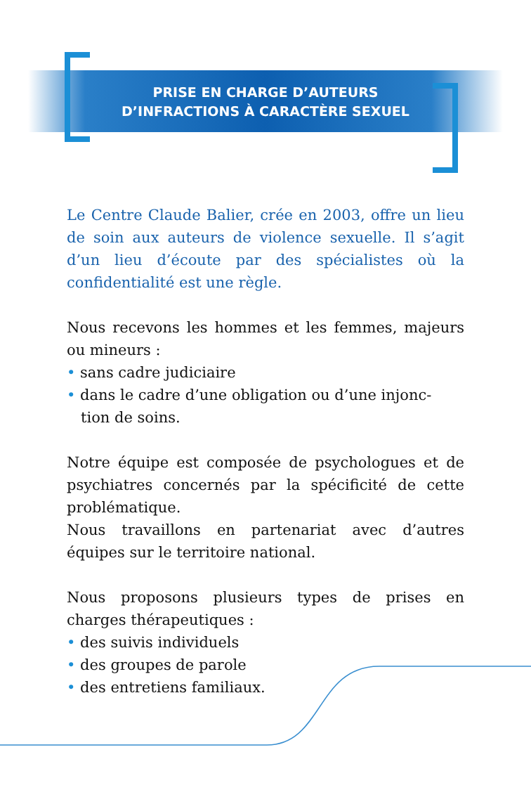PRISE EN CHARGE D’AUTEURS
D’INFRACTIONS À CARACTÈRE SEXUEL
Le Centre Claude Balier, crée en 2003, offre un lieu de soin aux auteurs de violence sexuelle. Il s’agit d’un lieu d’écoute par des spécialistes où la confidentialité est une règle.
Nous recevons les hommes et les femmes, majeurs ou mineurs :
• sans cadre judiciaire
• dans le cadre d’une obligation ou d’une injonc-
tion de soins.
Notre équipe est composée de psychologues et de psychiatres concernés par la spécificité de cette problématique.
Nous travaillons en partenariat avec d’autres équipes sur le territoire national.
Nous proposons plusieurs types de prises en charges thérapeutiques :
• des suivis individuels
• des groupes de parole
• des entretiens familiaux.